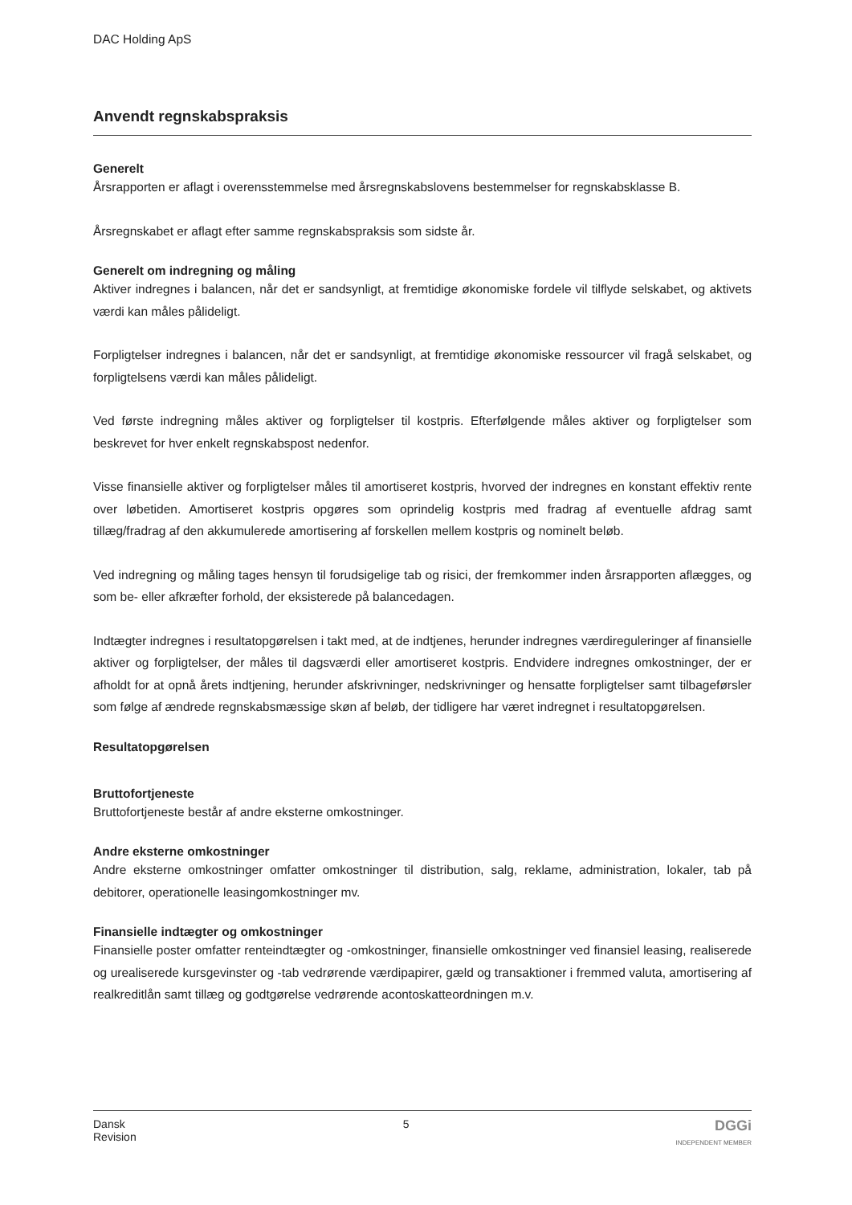DAC Holding ApS
Anvendt regnskabspraksis
Generelt
Årsrapporten er aflagt i overensstemmelse med årsregnskabslovens bestemmelser for regnskabsklasse B.
Årsregnskabet er aflagt efter samme regnskabspraksis som sidste år.
Generelt om indregning og måling
Aktiver indregnes i balancen, når det er sandsynligt, at fremtidige økonomiske fordele vil tilflyde selskabet, og aktivets værdi kan måles pålideligt.
Forpligtelser indregnes i balancen, når det er sandsynligt, at fremtidige økonomiske ressourcer vil fragå selskabet, og forpligtelsens værdi kan måles pålideligt.
Ved første indregning måles aktiver og forpligtelser til kostpris. Efterfølgende måles aktiver og forpligtelser som beskrevet for hver enkelt regnskabspost nedenfor.
Visse finansielle aktiver og forpligtelser måles til amortiseret kostpris, hvorved der indregnes en konstant effektiv rente over løbetiden. Amortiseret kostpris opgøres som oprindelig kostpris med fradrag af eventuelle afdrag samt tillæg/fradrag af den akkumulerede amortisering af forskellen mellem kostpris og nominelt beløb.
Ved indregning og måling tages hensyn til forudsigelige tab og risici, der fremkommer inden årsrapporten aflægges, og som be- eller afkræfter forhold, der eksisterede på balancedagen.
Indtægter indregnes i resultatopgørelsen i takt med, at de indtjenes, herunder indregnes værdireguleringer af finansielle aktiver og forpligtelser, der måles til dagsværdi eller amortiseret kostpris. Endvidere indregnes omkostninger, der er afholdt for at opnå årets indtjening, herunder afskrivninger, nedskrivninger og hensatte forpligtelser samt tilbageførsler som følge af ændrede regnskabsmæssige skøn af beløb, der tidligere har været indregnet i resultatopgørelsen.
Resultatopgørelsen
Bruttofortjeneste
Bruttofortjeneste består af andre eksterne omkostninger.
Andre eksterne omkostninger
Andre eksterne omkostninger omfatter omkostninger til distribution, salg, reklame, administration, lokaler, tab på debitorer, operationelle leasingomkostninger mv.
Finansielle indtægter og omkostninger
Finansielle poster omfatter renteindtægter og -omkostninger, finansielle omkostninger ved finansiel leasing, realiserede og urealiserede kursgevinster og -tab vedrørende værdipapirer, gæld og transaktioner i fremmed valuta, amortisering af realkreditlån samt tillæg og godtgørelse vedrørende acontoskatteordningen m.v.
Dansk
Revision
5
DGGi
INDEPENDENT MEMBER